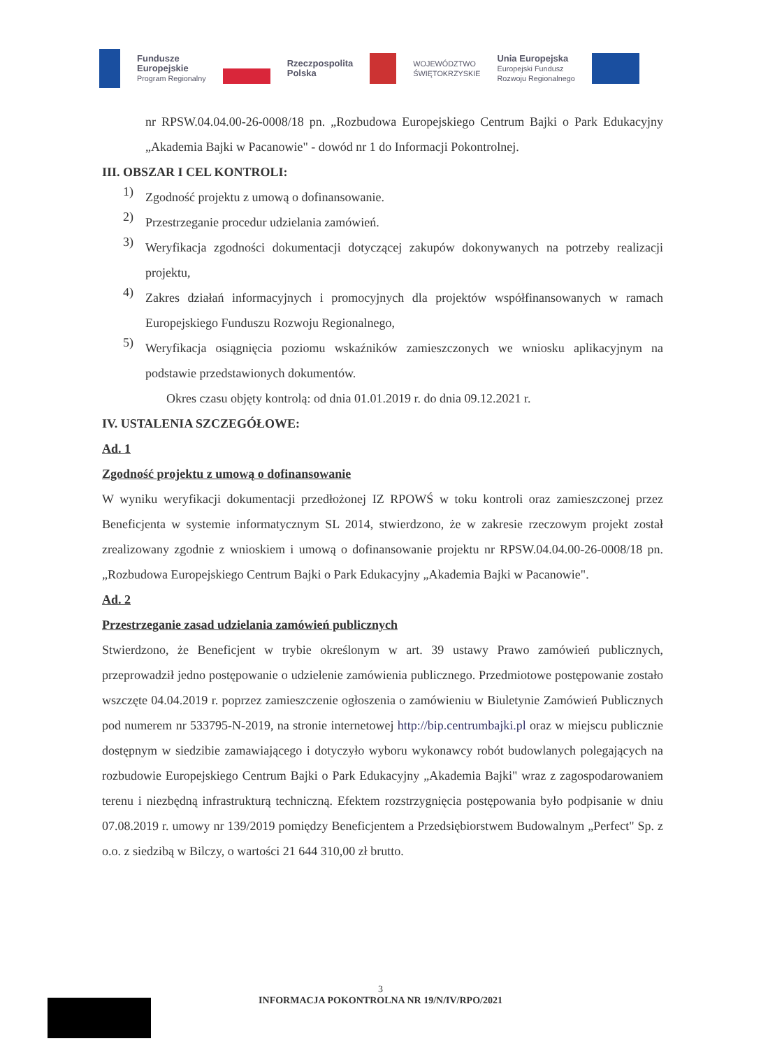Fundusze
Europejskie
Program Regionalny
Rzeczpospolita
Polska
WOJEWÓDZTWO
ŚWIĘTOKRZYSKIE
Unia Europejska
Europejski Fundusz
Rozwoju Regionalnego
nr RPSW.04.04.00-26-0008/18 pn. „Rozbudowa Europejskiego Centrum Bajki o Park Edukacyjny „Akademia Bajki w Pacanowie" - dowód nr 1 do Informacji Pokontrolnej.
III. OBSZAR I CEL KONTROLI:
1)
Zgodność projektu z umową o dofinansowanie.
2)
Przestrzeganie procedur udzielania zamówień.
3)
Weryfikacja zgodności dokumentacji dotyczącej zakupów dokonywanych na potrzeby realizacji projektu,
4)
Zakres działań informacyjnych i promocyjnych dla projektów współfinansowanych w ramach Europejskiego Funduszu Rozwoju Regionalnego,
5)
Weryfikacja osiągnięcia poziomu wskaźników zamieszczonych we wniosku aplikacyjnym na podstawie przedstawionych dokumentów.
Okres czasu objęty kontrolą: od dnia 01.01.2019 r. do dnia 09.12.2021 r.
IV. USTALENIA SZCZEGÓŁOWE:
Ad. 1
Zgodność projektu z umową o dofinansowanie
W wyniku weryfikacji dokumentacji przedłożonej IZ RPOWŚ w toku kontroli oraz zamieszczonej przez Beneficjenta w systemie informatycznym SL 2014, stwierdzono, że w zakresie rzeczowym projekt został zrealizowany zgodnie z wnioskiem i umową o dofinansowanie projektu nr RPSW.04.04.00-26-0008/18 pn. „Rozbudowa Europejskiego Centrum Bajki o Park Edukacyjny „Akademia Bajki w Pacanowie".
Ad. 2
Przestrzeganie zasad udzielania zamówień publicznych
Stwierdzono, że Beneficjent w trybie określonym w art. 39 ustawy Prawo zamówień publicznych, przeprowadził jedno postępowanie o udzielenie zamówienia publicznego. Przedmiotowe postępowanie zostało wszczęte 04.04.2019 r. poprzez zamieszczenie ogłoszenia o zamówieniu w Biuletynie Zamówień Publicznych pod numerem nr 533795-N-2019, na stronie internetowej http://bip.centrumbajki.pl oraz w miejscu publicznie dostępnym w siedzibie zamawiającego i dotyczyło wyboru wykonawcy robót budowlanych polegających na rozbudowie Europejskiego Centrum Bajki o Park Edukacyjny „Akademia Bajki" wraz z zagospodarowaniem terenu i niezbędną infrastrukturą techniczną. Efektem rozstrzygnięcia postępowania było podpisanie w dniu 07.08.2019 r. umowy nr 139/2019 pomiędzy Beneficjentem a Przedsiębiorstwem Budowalnym „Perfect" Sp. z o.o. z siedzibą w Bilczy, o wartości 21 644 310,00 zł brutto.
3
INFORMACJA POKONTROLNA NR 19/N/IV/RPO/2021